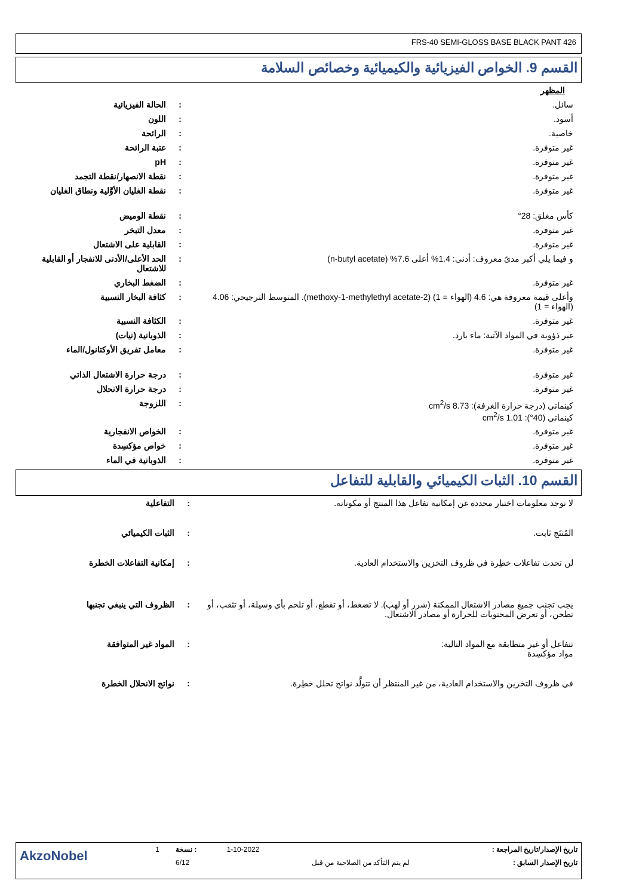FRS-40 SEMI-GLOSS BASE BLACK PANT 426
القسم 9. الخواص الفيزيائية والكيميائية وخصائص السلامة
| المظهر | | |
| سائل. | : | الحالة الفيزيائية |
| أسود. | : | اللون |
| خاصية. | : | الرائحة |
| غير متوفرة. | : | عتبة الرائحة |
| غير متوفرة. | : | pH |
| غير متوفرة. | : | نقطة الانصهار/نقطة التجمد |
| غير متوفرة. | : | نقطة الغليان الأوَّلية ونطاق الغليان |
| كأس مغلق: 28° | : | نقطة الوميض |
| غير متوفرة. | : | معدل التبخر |
| غير متوفرة. | : | القابلية على الاشتعال |
| و فيما يلي أكبر مدىً معروف: أدنى: 1.4% أعلى 7.6% (n-butyl acetate) | : | الحد الأعلى/الأدنى للانفجار أو القابلية للاشتعال |
| غير متوفرة. | : | الضغط البخاري |
| وأعلى قيمة معروفة هي: 4.6 (الهواء = 1) (2-methoxy-1-methylethyl acetate). المتوسط الترجيحي: 4.06 (الهواء = 1) | : | كثافة البخار النسبية |
| غير متوفرة. | : | الكثافة النسبية |
| غير ذؤوبة في المواد الآتية: ماء بارد. | : | الذوبانية (نيات) |
| غير متوفرة. | : | معامل تفريق الأوكتانول/الماء |
| غير متوفرة. | : | درجة حرارة الاشتعال الذاتي |
| غير متوفرة. | : | درجة حرارة الانحلال |
| كينماتي (درجة حرارة الغرفة): 8.73 cm<sup>2</sup>/s كينماتي (40°): 1.01 cm<sup>2</sup>/s | : | اللزوجة |
| غير متوفرة. | : | الخواص الانفجارية |
| غير متوفرة. | : | خواص مؤكسِدة |
| غير متوفرة. | : | الذوبانية في الماء |
القسم 10. الثبات الكيميائي والقابلية للتفاعل
| لا توجد معلومات اختبار محددة عن إمكانية تفاعل هذا المنتج أو مكوناته. | : | التفاعلية |
| المُنتَج ثابت. | : | الثبات الكيميائي |
| لن تحدث تفاعلات خطِرة في ظروف التخزين والاستخدام العادية. | : | إمكانية التفاعلات الخطرة |
| يجب تجنب جميع مصادر الاشتعال الممكنة (شرر أو لهب). لا تضغط، أو تقطع، أو تلحم بأي وسيلة، أو تثقب، أو تطحن، أو تعرض المحتويات للحرارة أو مصادر الاشتعال. | : | الظروف التي ينبغي تجنبها |
| تتفاعل أو غير متطابقة مع المواد التالية: مواد مؤكسِدة | : | المواد غير المتوافقة |
| في ظروف التخزين والاستخدام العادية، من غير المنتظر أن تتولَّد نواتج تحلل خطِرة. | : | نواتج الانحلال الخطرة |
| AkzoNobel | 1 | نسخة : | 1-10-2022 | تاريخ الإصدار/تاريخ المراجعة : |
| | | 6/12 | لم يتم التأكد من الصلاحية من قبل | تاريخ الإصدار السابق : |